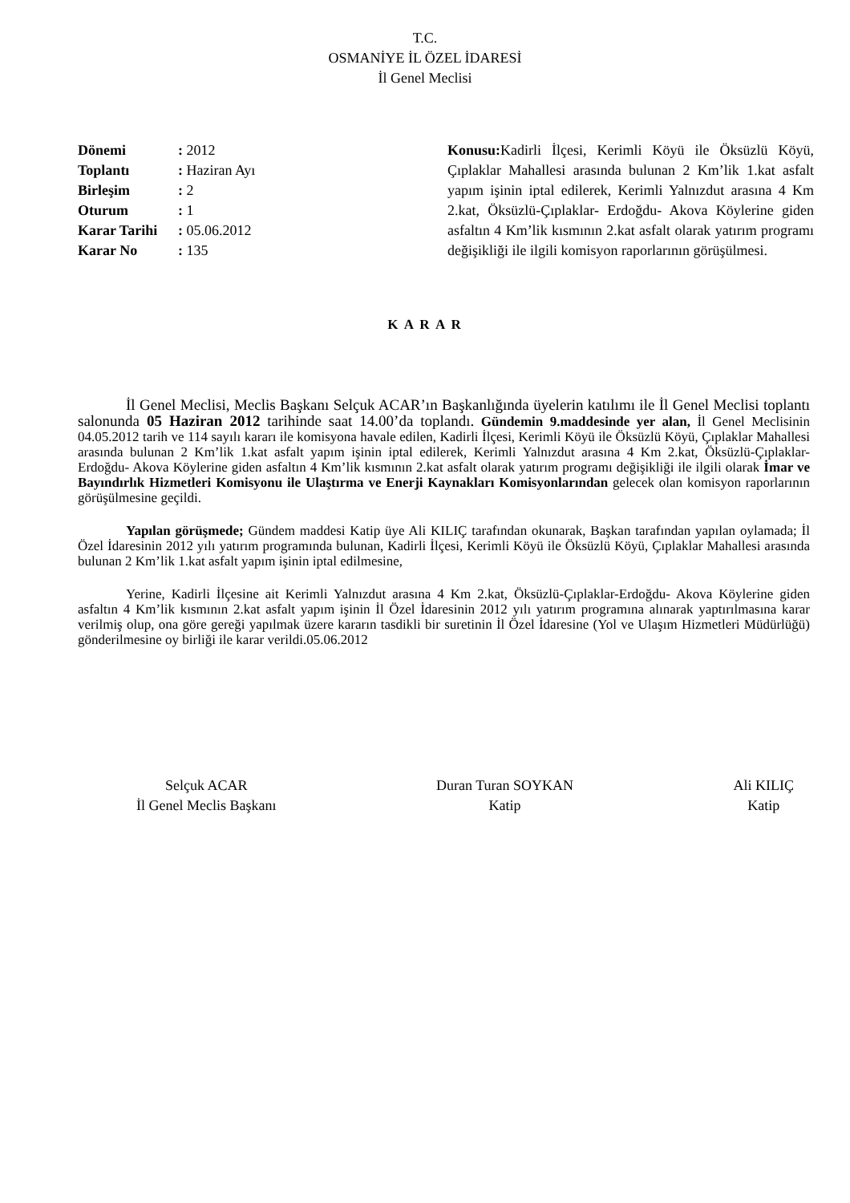T.C.
OSMANİYE İL ÖZEL İDARESİ
İl Genel Meclisi
| Dönemi | : 2012 |
| Toplantı | : Haziran Ayı |
| Birleşim | : 2 |
| Oturum | : 1 |
| Karar Tarihi | : 05.06.2012 |
| Karar No | : 135 |
Konusu: Kadirli İlçesi, Kerimli Köyü ile Öksüzlü Köyü, Çıplaklar Mahallesi arasında bulunan 2 Km’lik 1.kat asfalt yapım işinin iptal edilerek, Kerimli Yalnızdut arasına 4 Km 2.kat, Öksüzlü-Çıplaklar- Erdoğdu- Akova Köylerine giden asfaltın 4 Km’lik kısmının 2.kat asfalt olarak yatırım programı değişikliği ile ilgili komisyon raporlarının görüşülmesi.
K A R A R
İl Genel Meclisi, Meclis Başkanı Selçuk ACAR’ın Başkanlığında üyelerin katılımı ile İl Genel Meclisi toplantı salonunda 05 Haziran 2012 tarihinde saat 14.00’da toplandı. Gündemin 9.maddesinde yer alan, İl Genel Meclisinin 04.05.2012 tarih ve 114 sayılı kararı ile komisyona havale edilen, Kadirli İlçesi, Kerimli Köyü ile Öksüzlü Köyü, Çıplaklar Mahallesi arasında bulunan 2 Km’lik 1.kat asfalt yapım işinin iptal edilerek, Kerimli Yalnızdut arasına 4 Km 2.kat, Öksüzlü-Çıplaklar- Erdoğdu- Akova Köylerine giden asfaltın 4 Km’lik kısmının 2.kat asfalt olarak yatırım programı değişikliği ile ilgili olarak İmar ve Bayındırlık Hizmetleri Komisyonu ile Ulaştırma ve Enerji Kaynakları Komisyonlarından gelecek olan komisyon raporlarının görüşülmesine geçildi.
Yapılan görüşmede; Gündem maddesi Katip üye Ali KILIÇ tarafından okunarak, Başkan tarafından yapılan oylamada; İl Özel İdaresinin 2012 yılı yatırım programında bulunan, Kadirli İlçesi, Kerimli Köyü ile Öksüzlü Köyü, Çıplaklar Mahallesi arasında bulunan 2 Km’lik 1.kat asfalt yapım işinin iptal edilmesine,
Yerine, Kadirli İlçesine ait Kerimli Yalnızdut arasına 4 Km 2.kat, Öksüzlü-Çıplaklar-Erdoğdu- Akova Köylerine giden asfaltın 4 Km’lik kısmının 2.kat asfalt yapım işinin İl Özel İdaresinin 2012 yılı yatırım programına alınarak yaptırılmasına karar verilmiş olup, ona göre gereği yapılmak üzere kararın tasdikli bir suretinin İl Özel İdaresine (Yol ve Ulaşım Hizmetleri Müdürlüğü) gönderilmesine oy birliği ile karar verildi.05.06.2012
Selçuk ACAR
İl Genel Meclis Başkanı
Duran Turan SOYKAN
Katip
Ali KILIÇ
Katip